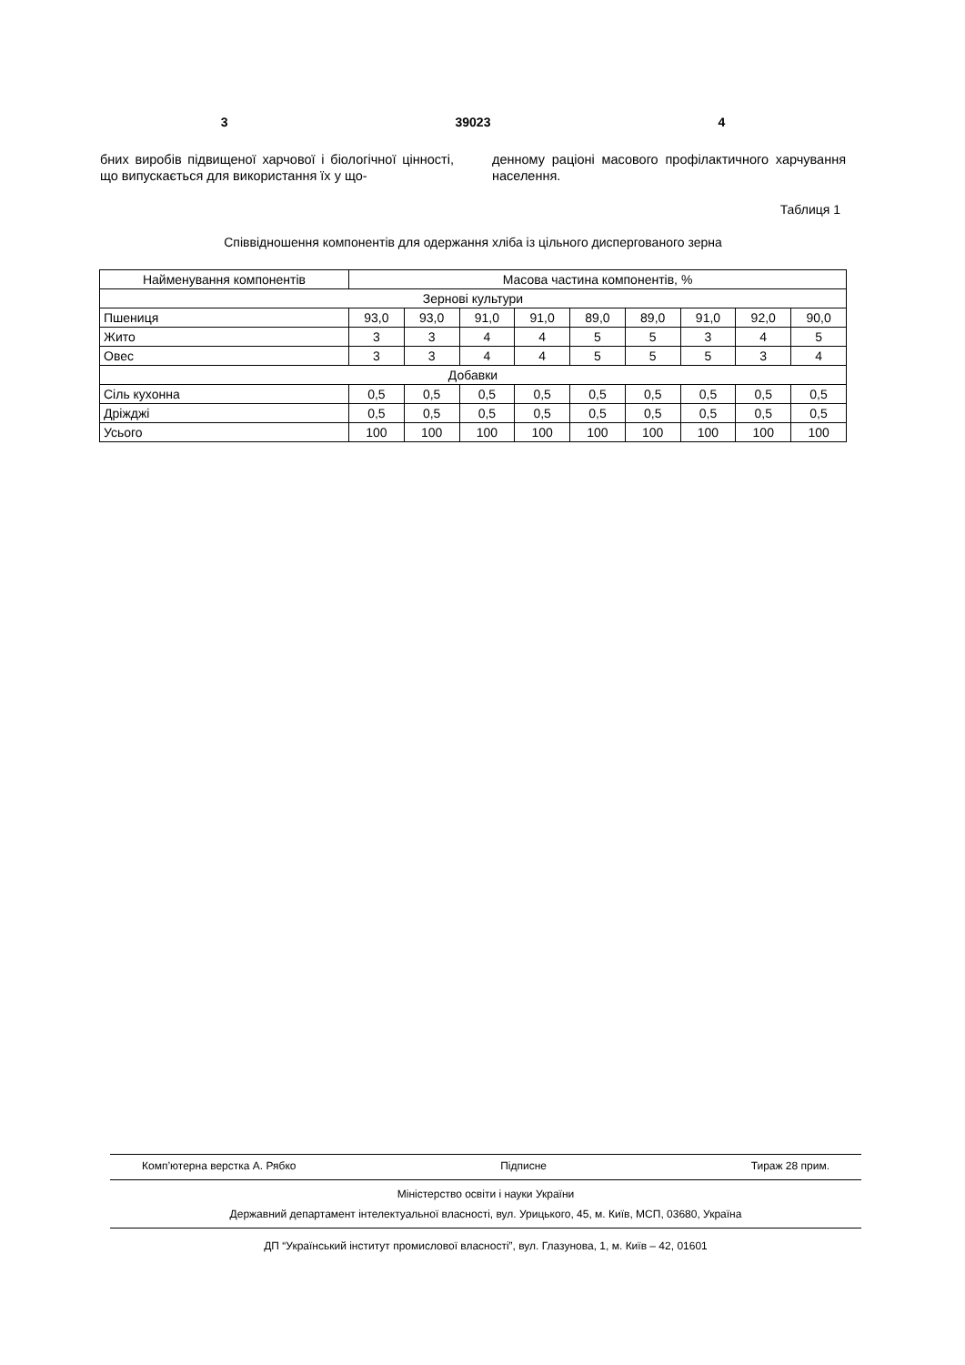3 39023 4
бних виробів підвищеної харчової і біологічної цінності, що випускається для використання їх у що-
денному раціоні масового профілактичного харчування населення.
Таблиця 1
Співвідношення компонентів для одержання хліба із цільного диспергованого зерна
| Найменування компонентів | Масова частина компонентів, % | | | | | | | | |
| --- | --- | --- | --- | --- | --- | --- | --- | --- | --- |
| Зернові культури | | | | | | | | | |
| Пшениця | 93,0 | 93,0 | 91,0 | 91,0 | 89,0 | 89,0 | 91,0 | 92,0 | 90,0 |
| Жито | 3 | 3 | 4 | 4 | 5 | 5 | 3 | 4 | 5 |
| Овес | 3 | 3 | 4 | 4 | 5 | 5 | 5 | 3 | 4 |
| Добавки | | | | | | | | | |
| Сіль кухонна | 0,5 | 0,5 | 0,5 | 0,5 | 0,5 | 0,5 | 0,5 | 0,5 | 0,5 |
| Дріжджі | 0,5 | 0,5 | 0,5 | 0,5 | 0,5 | 0,5 | 0,5 | 0,5 | 0,5 |
| Усього | 100 | 100 | 100 | 100 | 100 | 100 | 100 | 100 | 100 |
Комп’ютерна верстка А. Рябко Підписне Тираж 28 прим.
Міністерство освіти і науки України
Державний департамент інтелектуальної власності, вул. Урицького, 45, м. Київ, МСП, 03680, Україна
ДП “Український інститут промислової власності”, вул. Глазунова, 1, м. Київ – 42, 01601